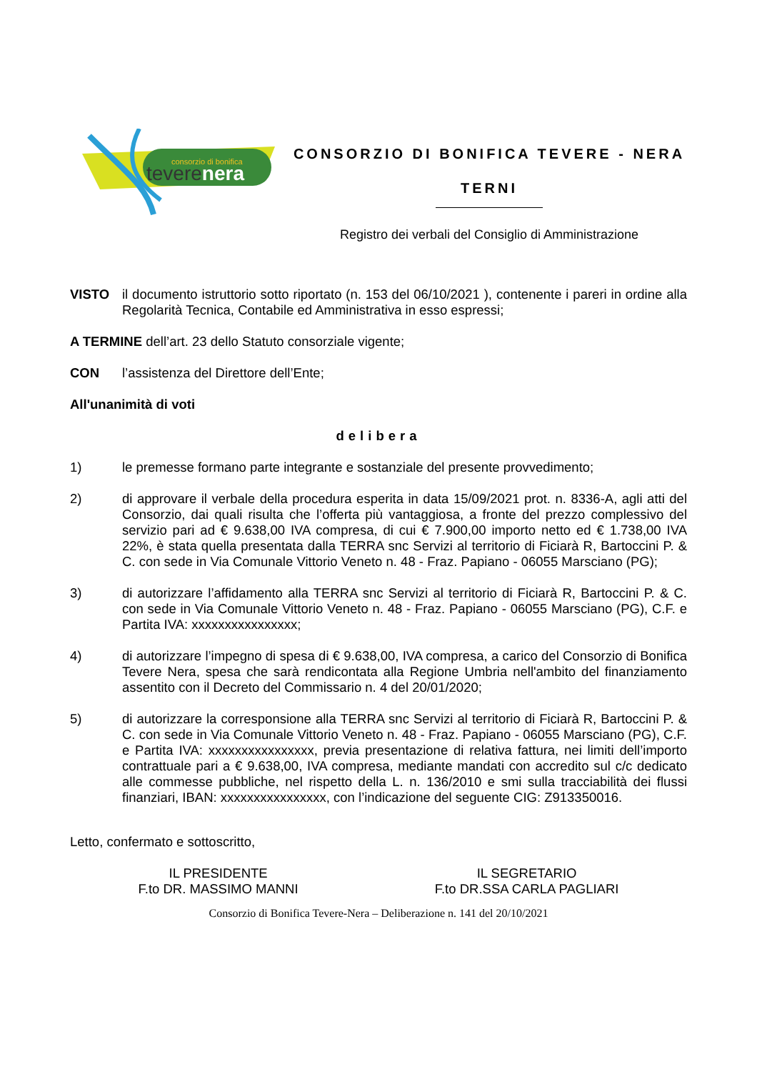consorzio di bonifica
teverenera
CONSORZIO DI BONIFICA TEVERE - NERA
TERNI
Registro dei verbali del Consiglio di Amministrazione
VISTO il documento istruttorio sotto riportato (n. 153 del 06/10/2021 ), contenente i pareri in ordine alla Regolarità Tecnica, Contabile ed Amministrativa in esso espressi;
A TERMINE dell’art. 23 dello Statuto consorziale vigente;
CON l’assistenza del Direttore dell’Ente;
All'unanimità di voti
delibera
1) le premesse formano parte integrante e sostanziale del presente provvedimento;
2) di approvare il verbale della procedura esperita in data 15/09/2021 prot. n. 8336-A, agli atti del Consorzio, dai quali risulta che l’offerta più vantaggiosa, a fronte del prezzo complessivo del servizio pari ad € 9.638,00 IVA compresa, di cui € 7.900,00 importo netto ed € 1.738,00 IVA 22%, è stata quella presentata dalla TERRA snc Servizi al territorio di Ficiarà R, Bartoccini P. & C. con sede in Via Comunale Vittorio Veneto n. 48 - Fraz. Papiano - 06055 Marsciano (PG);
3) di autorizzare l’affidamento alla TERRA snc Servizi al territorio di Ficiarà R, Bartoccini P. & C. con sede in Via Comunale Vittorio Veneto n. 48 - Fraz. Papiano - 06055 Marsciano (PG), C.F. e Partita IVA: xxxxxxxxxxxxxxxx;
4) di autorizzare l’impegno di spesa di € 9.638,00, IVA compresa, a carico del Consorzio di Bonifica Tevere Nera, spesa che sarà rendicontata alla Regione Umbria nell'ambito del finanziamento assentito con il Decreto del Commissario n. 4 del 20/01/2020;
5) di autorizzare la corresponsione alla TERRA snc Servizi al territorio di Ficiarà R, Bartoccini P. & C. con sede in Via Comunale Vittorio Veneto n. 48 - Fraz. Papiano - 06055 Marsciano (PG), C.F. e Partita IVA: xxxxxxxxxxxxxxxx, previa presentazione di relativa fattura, nei limiti dell’importo contrattuale pari a € 9.638,00, IVA compresa, mediante mandati con accredito sul c/c dedicato alle commesse pubbliche, nel rispetto della L. n. 136/2010 e smi sulla tracciabilità dei flussi finanziari, IBAN: xxxxxxxxxxxxxxxx, con l’indicazione del seguente CIG: Z913350016.
Letto, confermato e sottoscritto,
IL PRESIDENTE
F.to DR. MASSIMO MANNI
IL SEGRETARIO
F.to DR.SSA CARLA PAGLIARI
Consorzio di Bonifica Tevere-Nera – Deliberazione n. 141 del 20/10/2021